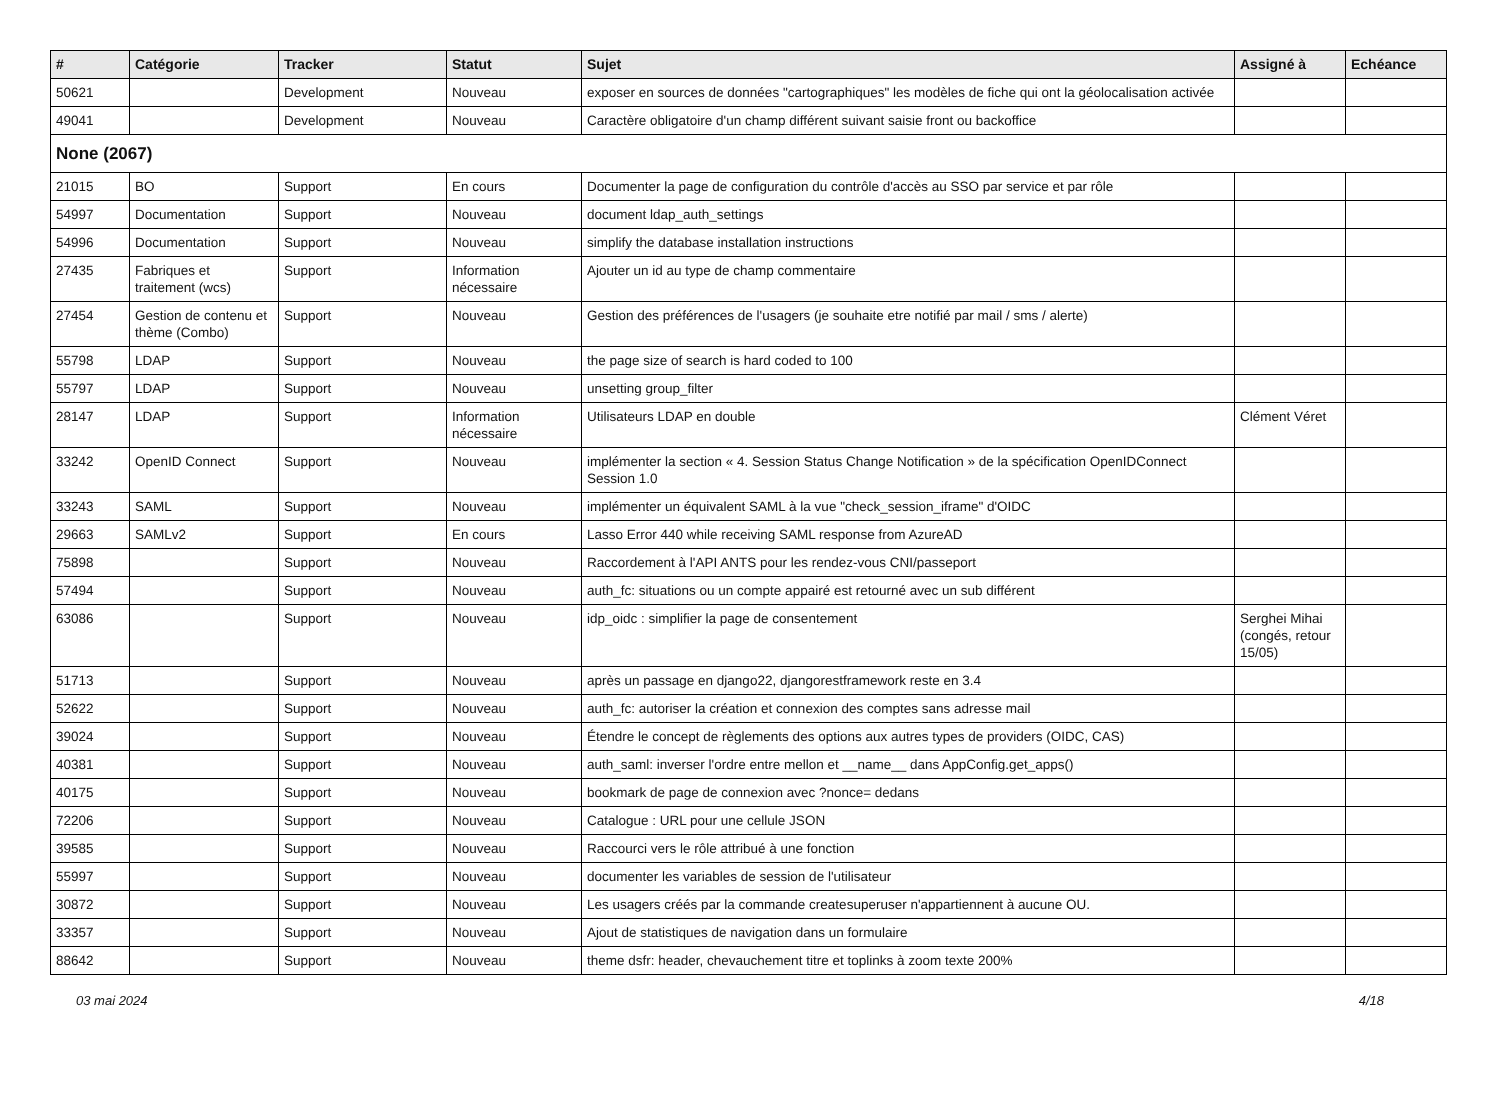| # | Catégorie | Tracker | Statut | Sujet | Assigné à | Echéance |
| --- | --- | --- | --- | --- | --- | --- |
| 50621 | | Development | Nouveau | exposer en sources de données "cartographiques" les modèles de fiche qui ont la géolocalisation activée | | |
| 49041 | | Development | Nouveau | Caractère obligatoire d'un champ différent suivant saisie front ou backoffice | | |
| None (2067) | | | | | | |
| 21015 | BO | Support | En cours | Documenter la page de configuration du contrôle d'accès au SSO par service et par rôle | | |
| 54997 | Documentation | Support | Nouveau | document ldap_auth_settings | | |
| 54996 | Documentation | Support | Nouveau | simplify the database installation instructions | | |
| 27435 | Fabriques et traitement (wcs) | Support | Information nécessaire | Ajouter un id au type de champ commentaire | | |
| 27454 | Gestion de contenu et thème (Combo) | Support | Nouveau | Gestion des préférences de l'usagers (je souhaite etre notifié par mail / sms / alerte) | | |
| 55798 | LDAP | Support | Nouveau | the page size of search is hard coded to 100 | | |
| 55797 | LDAP | Support | Nouveau | unsetting group_filter | | |
| 28147 | LDAP | Support | Information nécessaire | Utilisateurs LDAP en double | Clément Véret | |
| 33242 | OpenID Connect | Support | Nouveau | implémenter la section « 4. Session Status Change Notification » de la spécification OpenIDConnect Session 1.0 | | |
| 33243 | SAML | Support | Nouveau | implémenter un équivalent SAML à la vue "check_session_iframe" d'OIDC | | |
| 29663 | SAMLv2 | Support | En cours | Lasso Error 440 while receiving SAML response from AzureAD | | |
| 75898 | | Support | Nouveau | Raccordement à l'API ANTS pour les rendez-vous CNI/passeport | | |
| 57494 | | Support | Nouveau | auth_fc: situations ou un compte appairé est retourné avec un sub différent | | |
| 63086 | | Support | Nouveau | idp_oidc : simplifier la page de consentement | Serghei Mihai (congés, retour 15/05) | |
| 51713 | | Support | Nouveau | après un passage en django22, djangorestframework reste en 3.4 | | |
| 52622 | | Support | Nouveau | auth_fc: autoriser la création et connexion des comptes sans adresse mail | | |
| 39024 | | Support | Nouveau | Étendre le concept de règlements des options aux autres types de providers (OIDC, CAS) | | |
| 40381 | | Support | Nouveau | auth_saml: inverser l'ordre entre mellon et __name__ dans AppConfig.get_apps() | | |
| 40175 | | Support | Nouveau | bookmark de page de connexion avec ?nonce= dedans | | |
| 72206 | | Support | Nouveau | Catalogue : URL pour une cellule JSON | | |
| 39585 | | Support | Nouveau | Raccourci vers le rôle attribué à une fonction | | |
| 55997 | | Support | Nouveau | documenter les variables de session de l'utilisateur | | |
| 30872 | | Support | Nouveau | Les usagers créés par la commande createsuperuser n'appartiennent à aucune OU. | | |
| 33357 | | Support | Nouveau | Ajout de statistiques de navigation dans un formulaire | | |
| 88642 | | Support | Nouveau | theme dsfr: header, chevauchement titre et toplinks à zoom texte 200% | | |
03 mai 2024 4/18